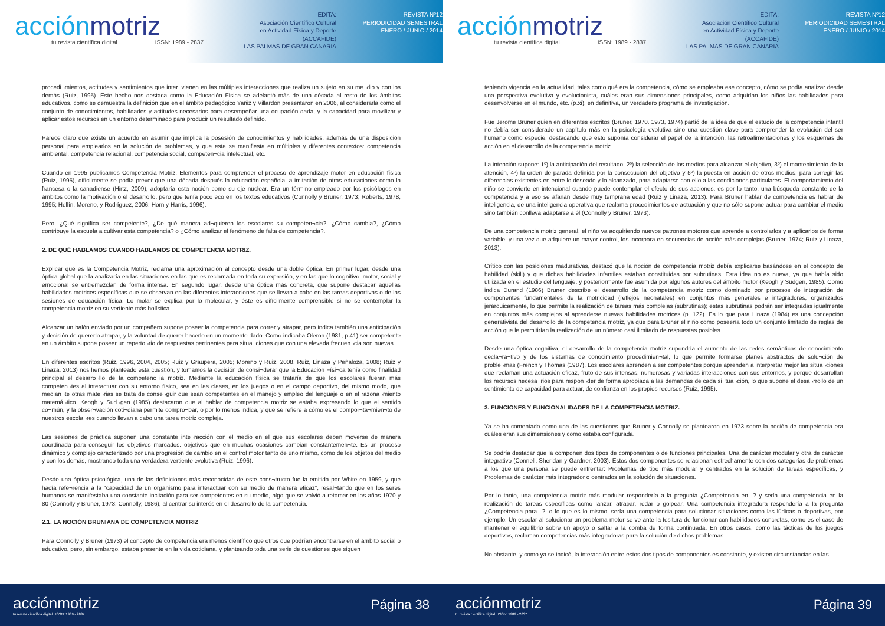acciónmotriz
tu revista científica digital ISSN: 1989 - 2837
EDITA:
Asociación Científico Cultural
en Actividad Física y Deporte
(ACCAFIDE)
LAS PALMAS DE GRAN CANARIA
REVISTA Nº12
PERIODICIDAD SEMESTRAL
ENERO / JUNIO / 2014
procedi¬mientos, actitudes y sentimientos que inter¬vienen en las múltiples interacciones que realiza un sujeto en su me¬dio y con los demás (Ruiz, 1995). Este hecho nos destaca como la Educación Física se adelantó más de una década al resto de los ámbitos educativos, como se demuestra la definición que en el ámbito pedagógico Yañiz y Villardón presentaron en 2006, al considerarla como el conjunto de conocimientos, habilidades y actitudes necesarios para desempeñar una ocupación dada, y la capacidad para movilizar y aplicar estos recursos en un entorno determinado para producir un resultado definido.
Parece claro que existe un acuerdo en asumir que implica la posesión de conocimientos y habilidades, además de una disposición personal para emplearlos en la solución de problemas, y que esta se manifiesta en múltiples y diferentes contextos: competencia ambiental, competencia relacional, competencia social, competen¬cia intelectual, etc.
Cuando en 1995 publicamos Competencia Motriz. Elementos para comprender el proceso de aprendizaje motor en educación física (Ruiz, 1995), difícilmente se podía prever que una década después la educación española, a imitación de otras educaciones como la francesa o la canadiense (Hirtz, 2009), adoptaría esta noción como su eje nuclear. Era un término empleado por los psicólogos en ámbitos como la motivación o el desarrollo, pero que tenía poco eco en los textos educativos (Connolly y Bruner, 1973; Roberts, 1978, 1995; Hellín, Moreno, y Rodríguez, 2006; Horn y Harris, 1996).
Pero, ¿Qué significa ser competente?, ¿De qué manera ad¬quieren los escolares su competen¬cia?, ¿Cómo cambia?, ¿Cómo contribuye la escuela a cultivar esta competencia? o ¿Cómo analizar el fenómeno de falta de competencia?.
2. DE QUÉ HABLAMOS CUANDO HABLAMOS DE COMPETENCIA MOTRIZ.
Explicar qué es la Competencia Motriz, reclama una aproximación al concepto desde una doble óptica. En primer lugar, desde una óptica global que la analizaría en las situaciones en las que es reclamada en toda su expresión, y en las que lo cognitivo, motor, social y emocional se entremezclan de forma intensa. En segundo lugar, desde una óptica más concreta, que supone destacar aquellas habilidades motrices específicas que se observan en las diferentes interacciones que se llevan a cabo en las tareas deportivas o de las sesiones de educación física. Lo molar se explica por lo molecular, y éste es difícilmente comprensible si no se contemplar la competencia motriz en su vertiente más holística.
Alcanzar un balón enviado por un compañero supone poseer la competencia para correr y atrapar, pero indica también una anticipación y decisión de quererlo atrapar, y la voluntad de querer hacerlo en un momento dado. Como indicaba Oleron (1981, p.41) ser competente en un ámbito supone poseer un reperto¬rio de respuestas pertinentes para situa¬ciones que con una elevada frecuen¬cia son nuevas.
En diferentes escritos (Ruiz, 1996, 2004, 2005; Ruiz y Graupera, 2005; Moreno y Ruiz, 2008, Ruiz, Linaza y Peñaloza, 2008; Ruiz y Linaza, 2013) nos hemos planteado esta cuestión, y tomamos la decisión de consi¬derar que la Educación Físi¬ca tenía como finalidad principal el desarro¬llo de la competenc¬ia motriz. Mediante la educación física se trataría de que los escolares fueran más competen¬tes al interactuar con su entorno físico, sea en las clases, en los juegos o en el campo deportivo, del mismo modo, que median¬te otras mate¬rias se trata de conse¬guir que sean competentes en el manejo y empleo del lenguaje o en el razona¬miento matemá¬tico. Keogh y Sud¬gen (1985) destacaron que al hablar de competencia motriz se estaba expresando lo que el sentido co¬mún, y la obser¬vación coti¬diana permite compro¬bar, o por lo menos indica, y que se refiere a cómo es el compor¬ta¬mien¬to de nuestros escola¬res cuando llevan a cabo una tarea motriz compleja.
Las sesiones de práctica suponen una constante inte¬racción con el medio en el que sus escolares deben moverse de manera coordinada para conseguir los objetivos marcados. objetivos que en muchas ocasiones cambian constantemen¬te. Es un proceso dinámico y complejo caracterizado por una progresión de cambio en el control motor tanto de uno mismo, como de los objetos del medio y con los demás, mostrando toda una verdadera vertiente evolutiva (Ruiz, 1996).
Desde una óptica psicológica, una de las definiciones más reconocidas de este cons¬tructo fue la emitida por White en 1959, y que hacía refe¬rencia a la “capacidad de un organismo para interactuar con su medio de manera eficaz”, resal¬tando que en los seres humanos se manifestaba una constante incitación para ser competentes en su medio, algo que se volvió a retomar en los años 1970 y 80 (Connolly y Bruner, 1973; Connolly, 1986), al centrar su interés en el desarrollo de la competencia.
2.1. LA NOCIÓN BRUNIANA DE COMPETENCIA MOTRIZ
Para Connolly y Bruner (1973) el concepto de competencia era menos científico que otros que podrían encontrarse en el ámbito social o educativo, pero, sin embargo, estaba presente en la vida cotidiana, y planteando toda una serie de cuestiones que siguen
acciónmotriz
tu revista científica digital ISSN: 1989 - 2837
Página 38
acciónmotriz
tu revista científica digital ISSN: 1989 - 2837
EDITA:
Asociación Científico Cultural
en Actividad Física y Deporte
(ACCAFIDE)
LAS PALMAS DE GRAN CANARIA
REVISTA Nº12
PERIODICIDAD SEMESTRAL
ENERO / JUNIO / 2014
teniendo vigencia en la actualidad, tales como qué era la competencia, cómo se empleaba ese concepto, cómo se podía analizar desde una perspectiva evolutiva y evolucionista, cuáles eran sus dimensiones principales, como adquirían los niños las habilidades para desenvolverse en el mundo, etc. (p.xi), en definitiva, un verdadero programa de investigación.
Fue Jerome Bruner quien en diferentes escritos (Bruner, 1970. 1973, 1974) partió de la idea de que el estudio de la competencia infantil no debía ser considerado un capítulo más en la psicología evolutiva sino una cuestión clave para comprender la evolución del ser humano como especie, destacando que esto suponía considerar el papel de la intención, las retroalimentaciones y los esquemas de acción en el desarrollo de la competencia motriz.
La intención supone: 1º) la anticipación del resultado, 2º) la selección de los medios para alcanzar el objetivo, 3º) el mantenimiento de la atención, 4º) la orden de parada definida por la consecución del objetivo y 5º) la puesta en acción de otros medios, para corregir las diferencias existentes en entre lo deseado y lo alcanzado, para adaptarse con ello a las condiciones particulares. El comportamiento del niño se convierte en intencional cuando puede contemplar el efecto de sus acciones, es por lo tanto, una búsqueda constante de la competencia y a eso se afanan desde muy temprana edad (Ruiz y Linaza, 2013). Para Bruner hablar de competencia es hablar de inteligencia, de una inteligencia operativa que reclama procedimientos de actuación y que no sólo supone actuar para cambiar el medio sino también conlleva adaptarse a él (Connolly y Bruner, 1973).
De una competencia motriz general, el niño va adquiriendo nuevos patrones motores que aprende a controlarlos y a aplicarlos de forma variable, y una vez que adquiere un mayor control, los incorpora en secuencias de acción más complejas (Bruner, 1974; Ruiz y Linaza, 2013).
Crítico con las posiciones madurativas, destacó que la noción de competencia motriz debía explicarse basándose en el concepto de habilidad (skill) y que dichas habilidades infantiles estaban constituidas por subrutinas. Esta idea no es nueva, ya que había sido utilizada en el estudio del lenguaje, y posteriormente fue asumida por algunos autores del ámbito motor (Keogh y Sudgen, 1985). Como indica Durand (1986) Bruner describe el desarrollo de la competencia motriz como dominado por procesos de integración de componentes fundamentales de la motricidad (reflejos neonatales) en conjuntos más generales e integradores, organizados jerárquicamente, lo que permite la realización de tareas más complejas (subrutinas); estas subrutinas podrán ser integradas igualmente en conjuntos más complejos al aprenderse nuevas habilidades motrices (p. 122). Es lo que para Linaza (1984) es una concepción generativista del desarrollo de la competencia motriz, ya que para Bruner el niño como poseería todo un conjunto limitado de reglas de acción que le permitirían la realización de un número casi ilimitado de respuestas posibles.
Desde una óptica cognitiva, el desarrollo de la competencia motriz supondría el aumento de las redes semánticas de conocimiento decla¬ra¬tivo y de los sistemas de conocimiento procedimien¬tal, lo que permite formarse planes abstractos de solu¬ción de proble¬mas (French y Thomas (1987). Los escolares aprenden a ser competentes porque aprenden a interpretar mejor las situa¬ciones que reclaman una actuación eficaz, fruto de sus intensas, numerosas y variadas interacciones con sus entornos, y porque desarrollan los recursos necesa¬rios para respon¬der de forma apropiada a las demandas de cada si¬tua¬ción, lo que supone el desa¬rrollo de un sentimiento de capacidad para actuar, de confianza en los propios recursos (Ruiz, 1995).
3. FUNCIONES Y FUNCIONALIDADES DE LA COMPETENCIA MOTRIZ.
Ya se ha comentado como una de las cuestiones que Bruner y Connolly se plantearon en 1973 sobre la noción de competencia era cuáles eran sus dimensiones y como estaba configurada.
Se podría destacar que la componen dos tipos de componentes o de funciones principales. Una de carácter modular y otra de carácter integrativo (Connell, Sheridan y Gardner, 2003). Estos dos componentes se relacionan estrechamente con dos categorías de problemas a los que una persona se puede enfrentar: Problemas de tipo más modular y centrados en la solución de tareas específicas, y Problemas de carácter más integrador o centrados en la solución de situaciones.
Por lo tanto, una competencia motriz más modular respondería a la pregunta ¿Competencia en...? y sería una competencia en la realización de tareas específicas como lanzar, atrapar, rodar o golpear. Una competencia integradora respondería a la pregunta ¿Competencia para...?, o lo que es lo mismo, sería una competencia para solucionar situaciones como las lúdicas o deportivas, por ejemplo. Un escolar al solucionar un problema motor se ve ante la tesitura de funcionar con habilidades concretas, como es el caso de mantener el equilibrio sobre un apoyo o saltar a la comba de forma continuada. En otros casos, como las tácticas de los juegos deportivos, reclaman competencias más integradoras para la solución de dichos problemas.
No obstante, y como ya se indicó, la interacción entre estos dos tipos de componentes es constante, y existen circunstancias en las
acciónmotriz
tu revista científica digital ISSN: 1989 - 2837
Página 39